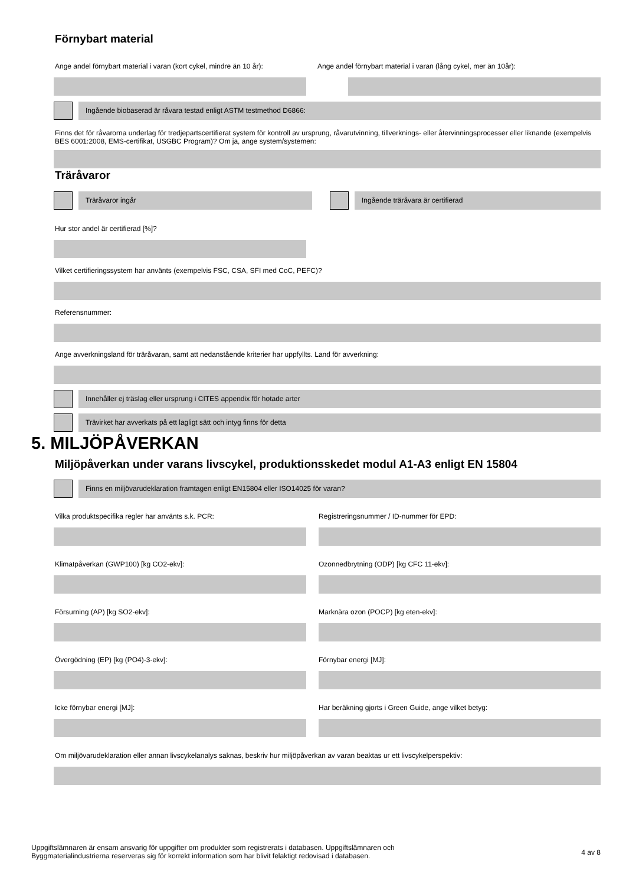Förnybart material
Ange andel förnybart material i varan (kort cykel, mindre än 10 år):
Ange andel förnybart material i varan (lång cykel, mer än 10år):
Ingående biobaserad är råvara testad enligt ASTM testmethod D6866:
Finns det för råvarorna underlag för tredjepartscertifierat system för kontroll av ursprung, råvarutvinning, tillverknings- eller återvinningsprocesser eller liknande (exempelvis BES 6001:2008, EMS-certifikat, USGBC Program)? Om ja, ange system/systemen:
Träråvaror
Träråvaror ingår Ingående träråvara är certifierad
Hur stor andel är certifierad [%]?
Vilket certifieringssystem har använts (exempelvis FSC, CSA, SFI med CoC, PEFC)?
Referensnummer:
Ange avverkningsland för träråvaran, samt att nedanstående kriterier har uppfyllts. Land för avverkning:
Innehåller ej träslag eller ursprung i CITES appendix för hotade arter
Trävirket har avverkats på ett lagligt sätt och intyg finns för detta
5. MILJÖPÅVERKAN
Miljöpåverkan under varans livscykel, produktionsskedet modul A1-A3 enligt EN 15804
Finns en miljövarudeklaration framtagen enligt EN15804 eller ISO14025 för varan?
Vilka produktspecifika regler har använts s.k. PCR: Registreringsnummer / ID-nummer för EPD:
Klimatpåverkan (GWP100) [kg CO2-ekv]: Ozonnedbrytning (ODP) [kg CFC 11-ekv]:
Försurning (AP) [kg SO2-ekv]: Marknära ozon (POCP) [kg eten-ekv]:
Övergödning (EP) [kg (PO4)-3-ekv]: Förnybar energi [MJ]:
Icke förnybar energi [MJ]: Har beräkning gjorts i Green Guide, ange vilket betyg:
Om miljövarudeklaration eller annan livscykelanalys saknas, beskriv hur miljöpåverkan av varan beaktas ur ett livscykelperspektiv:
Uppgiftslämnaren är ensam ansvarig för uppgifter om produkter som registrerats i databasen. Uppgiftslämnaren och Byggmaterialindustrierna reserveras sig för korrekt information som har blivit felaktigt redovisad i databasen.
4 av 8